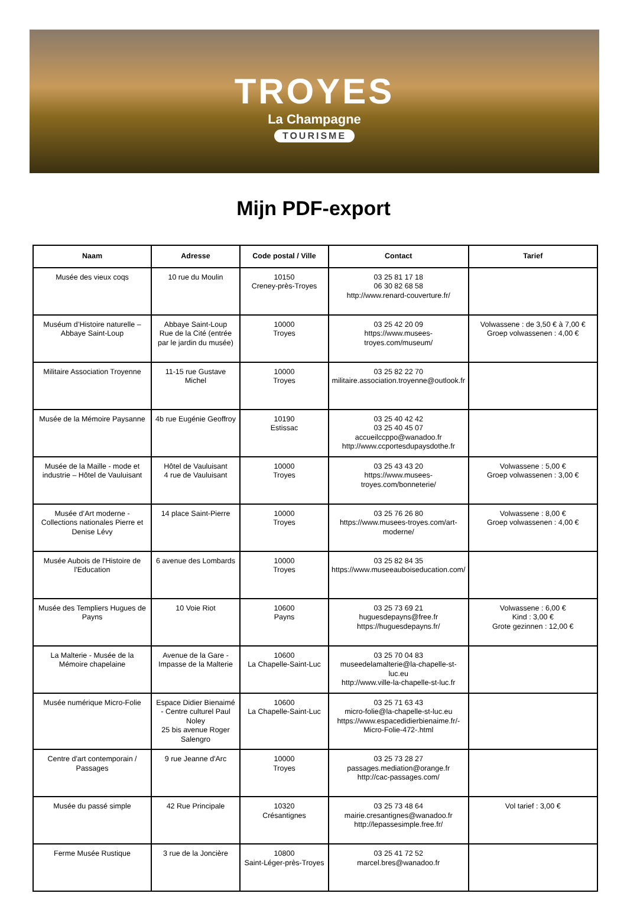TROYES
La Champagne
TOURISME
Mijn PDF-export
| Naam | Adresse | Code postal / Ville | Contact | Tarief |
| --- | --- | --- | --- | --- |
| Musée des vieux coqs | 10 rue du Moulin | 10150 Creney-près-Troyes | 03 25 81 17 18 06 30 82 68 58 http://www.renard-couverture.fr/ | |
| Muséum d’Histoire naturelle – Abbaye Saint-Loup | Abbaye Saint-Loup Rue de la Cité (entrée par le jardin du musée) | 10000 Troyes | 03 25 42 20 09 https://www.musees-troyes.com/museum/ | Volwassene : de 3,50 € à 7,00 € Groep volwassenen : 4,00 € |
| Militaire Association Troyenne | 11-15 rue Gustave Michel | 10000 Troyes | 03 25 82 22 70 militaire.association.troyenne@outlook.fr | |
| Musée de la Mémoire Paysanne | 4b rue Eugénie Geoffroy | 10190 Estissac | 03 25 40 42 42 03 25 40 45 07 accueilccppo@wanadoo.fr http://www.ccportesdupaysdothe.fr | |
| Musée de la Maille - mode et industrie – Hôtel de Vauluisant | Hôtel de Vauluisant 4 rue de Vauluisant | 10000 Troyes | 03 25 43 43 20 https://www.musees-troyes.com/bonneterie/ | Volwassene : 5,00 € Groep volwassenen : 3,00 € |
| Musée d’Art moderne - Collections nationales Pierre et Denise Lévy | 14 place Saint-Pierre | 10000 Troyes | 03 25 76 26 80 https://www.musees-troyes.com/art-moderne/ | Volwassene : 8,00 € Groep volwassenen : 4,00 € |
| Musée Aubois de l'Histoire de l'Education | 6 avenue des Lombards | 10000 Troyes | 03 25 82 84 35 https://www.museeauboiseducation.com/ | |
| Musée des Templiers Hugues de Payns | 10 Voie Riot | 10600 Payns | 03 25 73 69 21 huguesdepayns@free.fr https://huguesdepayns.fr/ | Volwassene : 6,00 € Kind : 3,00 € Grote gezinnen : 12,00 € |
| La Malterie - Musée de la Mémoire chapelaine | Avenue de la Gare - Impasse de la Malterie | 10600 La Chapelle-Saint-Luc | 03 25 70 04 83 museedelamalterie@la-chapelle-st-luc.eu http://www.ville-la-chapelle-st-luc.fr | |
| Musée numérique Micro-Folie | Espace Didier Bienaimé - Centre culturel Paul Noley 25 bis avenue Roger Salengro | 10600 La Chapelle-Saint-Luc | 03 25 71 63 43 micro-folie@la-chapelle-st-luc.eu https://www.espacedidierbienaime.fr/-Micro-Folie-472-.html | |
| Centre d'art contemporain / Passages | 9 rue Jeanne d'Arc | 10000 Troyes | 03 25 73 28 27 passages.mediation@orange.fr http://cac-passages.com/ | |
| Musée du passé simple | 42 Rue Principale | 10320 Crésantignes | 03 25 73 48 64 mairie.cresantignes@wanadoo.fr http://lepassesimple.free.fr/ | Vol tarief : 3,00 € |
| Ferme Musée Rustique | 3 rue de la Joncière | 10800 Saint-Léger-près-Troyes | 03 25 41 72 52 marcel.bres@wanadoo.fr | |